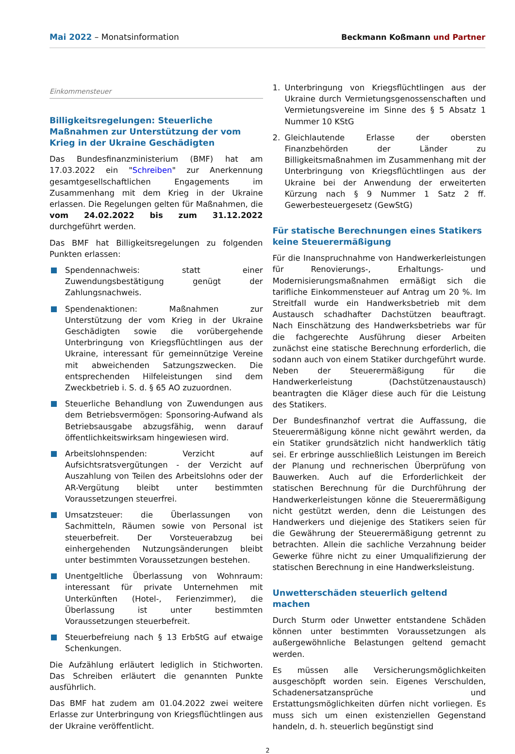Mai 2022 – Monatsinformation
Beckmann Koßmann und Partner
Einkommensteuer
Billigkeitsregelungen: Steuerliche Maßnahmen zur Unterstützung der vom Krieg in der Ukraine Geschädigten
Das Bundesfinanzministerium (BMF) hat am 17.03.2022 ein "Schreiben" zur Anerkennung gesamtgesellschaftlichen Engagements im Zusammenhang mit dem Krieg in der Ukraine erlassen. Die Regelungen gelten für Maßnahmen, die vom 24.02.2022 bis zum 31.12.2022 durchgeführt werden.
Das BMF hat Billigkeitsregelungen zu folgenden Punkten erlassen:
Spendennachweis: statt einer Zuwendungsbestätigung genügt der Zahlungsnachweis.
Spendenaktionen: Maßnahmen zur Unterstützung der vom Krieg in der Ukraine Geschädigten sowie die vorübergehende Unterbringung von Kriegsflüchtlingen aus der Ukraine, interessant für gemeinnützige Vereine mit abweichenden Satzungszwecken. Die entsprechenden Hilfeleistungen sind dem Zweckbetrieb i. S. d. § 65 AO zuzuordnen.
Steuerliche Behandlung von Zuwendungen aus dem Betriebsvermögen: Sponsoring-Aufwand als Betriebsausgabe abzugsfähig, wenn darauf öffentlichkeitswirksam hingewiesen wird.
Arbeitslohnspenden: Verzicht auf Aufsichtsratsvergütungen - der Verzicht auf Auszahlung von Teilen des Arbeitslohns oder der AR-Vergütung bleibt unter bestimmten Voraussetzungen steuerfrei.
Umsatzsteuer: die Überlassungen von Sachmitteln, Räumen sowie von Personal ist steuerbefreit. Der Vorsteuerabzug bei einhergehenden Nutzungsänderungen bleibt unter bestimmten Voraussetzungen bestehen.
Unentgeltliche Überlassung von Wohnraum: interessant für private Unternehmen mit Unterkünften (Hotel-, Ferienzimmer), die Überlassung ist unter bestimmten Voraussetzungen steuerbefreit.
Steuerbefreiung nach § 13 ErbStG auf etwaige Schenkungen.
Die Aufzählung erläutert lediglich in Stichworten. Das Schreiben erläutert die genannten Punkte ausführlich.
Das BMF hat zudem am 01.04.2022 zwei weitere Erlasse zur Unterbringung von Kriegsflüchtlingen aus der Ukraine veröffentlicht.
1. Unterbringung von Kriegsflüchtlingen aus der Ukraine durch Vermietungsgenossenschaften und Vermietungsvereine im Sinne des § 5 Absatz 1 Nummer 10 KStG
2. Gleichlautende Erlasse der obersten Finanzbehörden der Länder zu Billigkeitsmaßnahmen im Zusammenhang mit der Unterbringung von Kriegsflüchtlingen aus der Ukraine bei der Anwendung der erweiterten Kürzung nach § 9 Nummer 1 Satz 2 ff. Gewerbesteuergesetz (GewStG)
Für statische Berechnungen eines Statikers keine Steuerermäßigung
Für die Inanspruchnahme von Handwerkerleistungen für Renovierungs-, Erhaltungs- und Modernisierungsmaßnahmen ermäßigt sich die tarifliche Einkommensteuer auf Antrag um 20 %. Im Streitfall wurde ein Handwerksbetrieb mit dem Austausch schadhafter Dachstützen beauftragt. Nach Einschätzung des Handwerksbetriebs war für die fachgerechte Ausführung dieser Arbeiten zunächst eine statische Berechnung erforderlich, die sodann auch von einem Statiker durchgeführt wurde. Neben der Steuerermäßigung für die Handwerkerleistung (Dachstützenaustausch) beantragten die Kläger diese auch für die Leistung des Statikers.
Der Bundesfinanzhof vertrat die Auffassung, die Steuerermäßigung könne nicht gewährt werden, da ein Statiker grundsätzlich nicht handwerklich tätig sei. Er erbringe ausschließlich Leistungen im Bereich der Planung und rechnerischen Überprüfung von Bauwerken. Auch auf die Erforderlichkeit der statischen Berechnung für die Durchführung der Handwerkerleistungen könne die Steuerermäßigung nicht gestützt werden, denn die Leistungen des Handwerkers und diejenige des Statikers seien für die Gewährung der Steuerermäßigung getrennt zu betrachten. Allein die sachliche Verzahnung beider Gewerke führe nicht zu einer Umqualifizierung der statischen Berechnung in eine Handwerksleistung.
Unwetterschäden steuerlich geltend machen
Durch Sturm oder Unwetter entstandene Schäden können unter bestimmten Voraussetzungen als außergewöhnliche Belastungen geltend gemacht werden.
Es müssen alle Versicherungsmöglichkeiten ausgeschöpft worden sein. Eigenes Verschulden, Schadenersatzansprüche und Erstattungsmöglichkeiten dürfen nicht vorliegen. Es muss sich um einen existenziellen Gegenstand handeln, d. h. steuerlich begünstigt sind
2